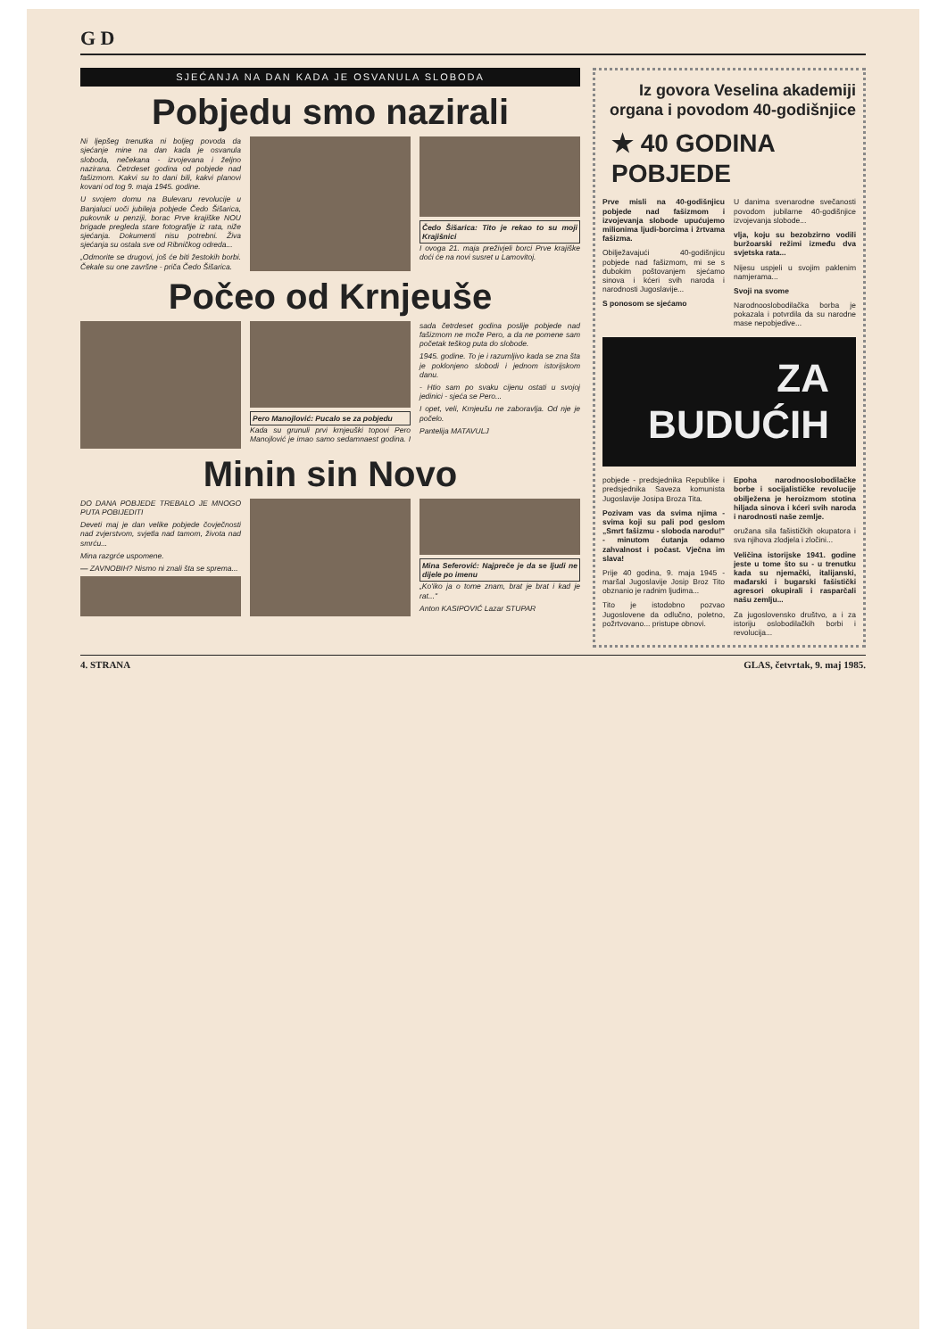G D
SJEĆANJA NA DAN KADA JE OSVANULA SLOBODA
Pobjedu smo nazirali
Ni ljepšeg trenutka ni boljeg povoda da sjećanje mine na dan kada je osvanula sloboda, nečekana - izvojevana i željno nazirana. Četrdeset godina od pobjede nad fašizmom. Kakvi su to dani bili, kakvi planovi kovani od tog 9. maja 1945. godine.
U svojem domu na Bulevaru revolucije u Banjaluci uoči jubileja pobjede Čedo Šišarica, pukovnik u penziji, borac Prve krajiške NOU brigade pregleda stare fotografije iz rata, niže sjećanja. Dokumenti nisu potrebni. Živa sjećanja su ostala sve od Ribničkog odreda...
„Odmorite se drugovi, još će biti žestokih borbi. Čekale su one završne - priča Čedo Šišarica.
Čedo Šišarica: Tito je rekao to su moji Krajišnici
I ovoga 21. maja preživjeli borci Prve krajiške doći će na novi susret u Lamovitoj.
Počeo od Krnjeuše
Pero Manojlović: Pucalo se za pobjedu
Kada su grunuli prvi krnjeuški topovi Pero Manojlović je imao samo sedamnaest godina. I sada četrdeset godina poslije pobjede nad fašizmom ne može Pero, a da ne pomene sam početak teškog puta do slobode.
1945. godine. To je i razumljivo kada se zna šta je poklonjeno slobodi i jednom istorijskom danu.
- Htio sam po svaku cijenu ostati u svojoj jedinici - sjeća se Pero...
I opet, veli, Krnjeušu ne zaboravlja. Od nje je počelo.
Pantelija MATAVULJ
Minin sin Novo
DO DANA POBJEDE TREBALO JE MNOGO PUTA POBIJEDITI
Deveti maj je dan velike pobjede čovječnosti nad zvjerstvom, svjetla nad tamom, života nad smrću...
Mina razgrće uspomene.
— ZAVNOBIH? Nismo ni znali šta se sprema...
Mina Seferović: Najpreče je da se ljudi ne dijele po imenu
„Ko'iko ja o tome znam, brat je brat i kad je rat..."
Anton KASIPOVIĆ Lazar STUPAR
Iz govora Veselina akademiji organa i povodom 40-godišnjice
★ 40 GODINA POBJEDE
Prve misli na 40-godišnjicu pobjede nad fašizmom i izvojevanja slobode upućujemo milionima ljudi-borcima i žrtvama fašizma.
Obilježavajući 40-godišnjicu pobjede nad fašizmom, mi se s dubokim poštovanjem sjećamo sinova i kćeri svih naroda i narodnosti Jugoslavije...
S ponosom se sjećamo
U danima svenarodne svečanosti povodom jubilarne 40-godišnjice izvojevanja slobode...
vlja, koju su bezobzirno vodili buržoarski režimi između dva svjetska rata...
Nijesu uspjeli u svojim paklenim namjerama...
Svoji na svome
Narodnooslobodilačka borba je pokazala i potvrdila da su narodne mase nepobjedive...
ZA
BUDUĆIH
pobjede - predsjednika Republike i predsjednika Saveza komunista Jugoslavije Josipa Broza Tita.
Pozivam vas da svima njima - svima koji su pali pod geslom „Smrt fašizmu - sloboda narodu!" - minutom ćutanja odamo zahvalnost i počast. Vječna im slava!
Prije 40 godina, 9. maja 1945 - maršal Jugoslavije Josip Broz Tito obznanio je radnim ljudima...
Tito je istodobno pozvao Jugoslovene da odlučno, poletno, požrtvovano... pristupe obnovi.
Epoha narodnooslobodilačke borbe i socijalističke revolucije obilježena je heroizmom stotina hiljada sinova i kćeri svih naroda i narodnosti naše zemlje.
oružana sila fašističkih okupatora i sva njihova zlodjela i zločini...
Veličina istorijske 1941. godine jeste u tome što su - u trenutku kada su njemački, italijanski, mađarski i bugarski fašistički agresori okupirali i rasparčali našu zemlju...
Za jugoslovensko društvo, a i za istoriju oslobodilačkih borbi i revolucija...
4. STRANA GLAS, četvrtak, 9. maj 1985.